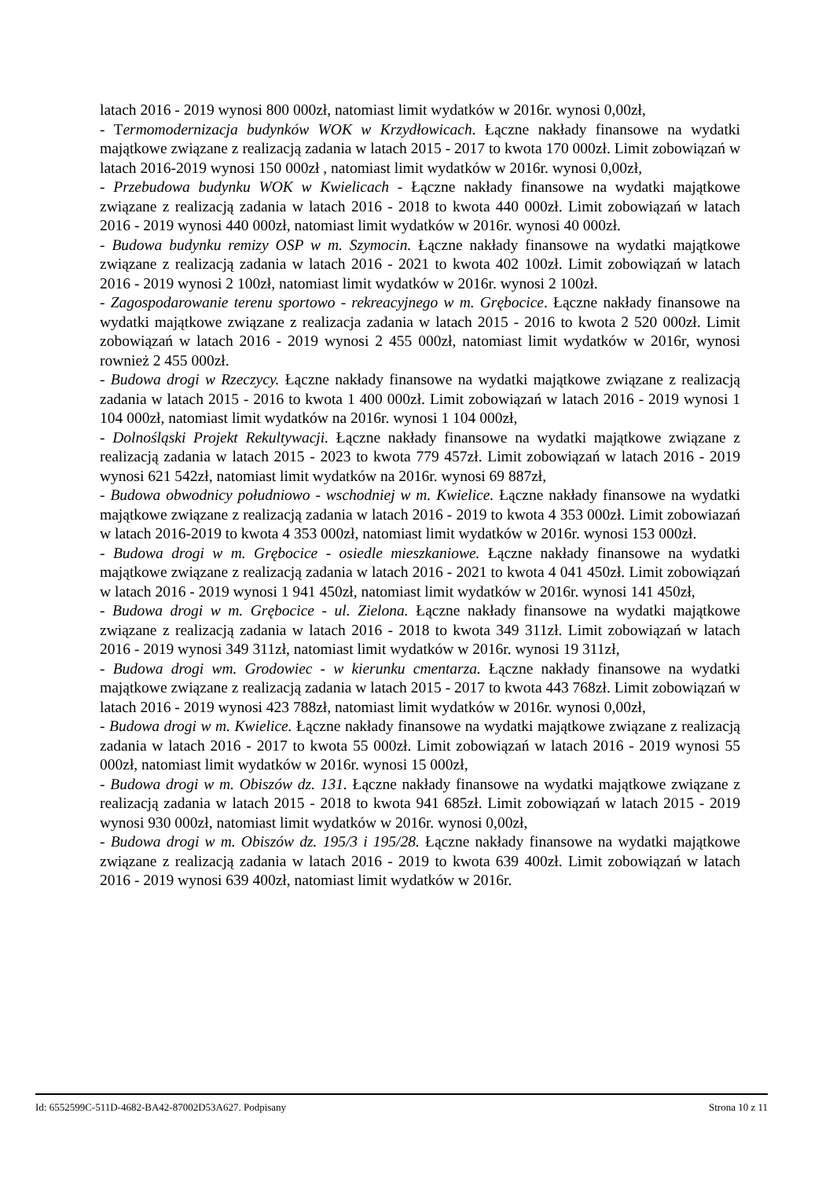latach 2016 - 2019 wynosi 800 000zł, natomiast limit wydatków w 2016r. wynosi 0,00zł,
- Termomodernizacja budynków WOK w Krzydłowicach. Łączne nakłady finansowe na wydatki majątkowe związane z realizacją zadania w latach 2015 - 2017 to kwota 170 000zł. Limit zobowiązań w latach 2016-2019 wynosi 150 000zł , natomiast limit wydatków w 2016r. wynosi 0,00zł,
- Przebudowa budynku WOK w Kwielicach - Łączne nakłady finansowe na wydatki majątkowe związane z realizacją zadania w latach 2016 - 2018 to kwota 440 000zł. Limit zobowiązań w latach 2016 - 2019 wynosi 440 000zł, natomiast limit wydatków w 2016r. wynosi 40 000zł.
- Budowa budynku remizy OSP w m. Szymocin. Łączne nakłady finansowe na wydatki majątkowe związane z realizacją zadania w latach 2016 - 2021 to kwota 402 100zł. Limit zobowiązań w latach 2016 - 2019 wynosi 2 100zł, natomiast limit wydatków w 2016r. wynosi 2 100zł.
- Zagospodarowanie terenu sportowo - rekreacyjnego w m. Grębocice. Łączne nakłady finansowe na wydatki majątkowe związane z realizacja zadania w latach 2015 - 2016 to kwota 2 520 000zł. Limit zobowiązań w latach 2016 - 2019 wynosi 2 455 000zł, natomiast limit wydatków w 2016r, wynosi rownież 2 455 000zł.
- Budowa drogi w Rzeczycy. Łączne nakłady finansowe na wydatki majątkowe związane z realizacją zadania w latach 2015 - 2016 to kwota 1 400 000zł. Limit zobowiązań w latach 2016 - 2019 wynosi 1 104 000zł, natomiast limit wydatków na 2016r. wynosi 1 104 000zł,
- Dolnośląski Projekt Rekultywacji. Łączne nakłady finansowe na wydatki majątkowe związane z realizacją zadania w latach 2015 - 2023 to kwota 779 457zł. Limit zobowiązań w latach 2016 - 2019 wynosi 621 542zł, natomiast limit wydatków na 2016r. wynosi 69 887zł,
- Budowa obwodnicy południowo - wschodniej w m. Kwielice. Łączne nakłady finansowe na wydatki majątkowe związane z realizacją zadania w latach 2016 - 2019 to kwota 4 353 000zł. Limit zobowiazań w latach 2016-2019 to kwota 4 353 000zł, natomiast limit wydatków w 2016r. wynosi 153 000zł.
- Budowa drogi w m. Grębocice - osiedle mieszkaniowe. Łączne nakłady finansowe na wydatki majątkowe związane z realizacją zadania w latach 2016 - 2021 to kwota 4 041 450zł. Limit zobowiązań w latach 2016 - 2019 wynosi 1 941 450zł, natomiast limit wydatków w 2016r. wynosi 141 450zł,
- Budowa drogi w m. Grębocice - ul. Zielona. Łączne nakłady finansowe na wydatki majątkowe związane z realizacją zadania w latach 2016 - 2018 to kwota 349 311zł. Limit zobowiązań w latach 2016 - 2019 wynosi 349 311zł, natomiast limit wydatków w 2016r. wynosi 19 311zł,
- Budowa drogi wm. Grodowiec - w kierunku cmentarza. Łączne nakłady finansowe na wydatki majątkowe związane z realizacją zadania w latach 2015 - 2017 to kwota 443 768zł. Limit zobowiązań w latach 2016 - 2019 wynosi 423 788zł, natomiast limit wydatków w 2016r. wynosi 0,00zł,
- Budowa drogi w m. Kwielice. Łączne nakłady finansowe na wydatki majątkowe związane z realizacją zadania w latach 2016 - 2017 to kwota 55 000zł. Limit zobowiązań w latach 2016 - 2019 wynosi 55 000zł, natomiast limit wydatków w 2016r. wynosi 15 000zł,
- Budowa drogi w m. Obiszów dz. 131. Łączne nakłady finansowe na wydatki majątkowe związane z realizacją zadania w latach 2015 - 2018 to kwota 941 685zł. Limit zobowiązań w latach 2015 - 2019 wynosi 930 000zł, natomiast limit wydatków w 2016r. wynosi 0,00zł,
- Budowa drogi w m. Obiszów dz. 195/3 i 195/28. Łączne nakłady finansowe na wydatki majątkowe związane z realizacją zadania w latach 2016 - 2019 to kwota 639 400zł. Limit zobowiązań w latach 2016 - 2019 wynosi 639 400zł, natomiast limit wydatków w 2016r.
Id: 6552599C-511D-4682-BA42-87002D53A627. Podpisany Strona 10 z 11